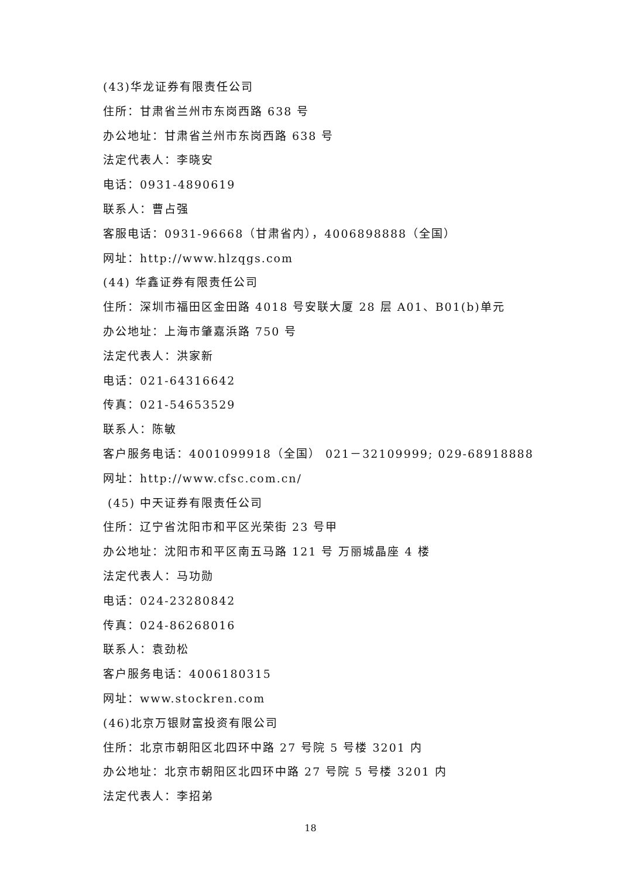(43)华龙证券有限责任公司
住所：甘肃省兰州市东岗西路 638 号
办公地址：甘肃省兰州市东岗西路 638 号
法定代表人：李晓安
电话：0931-4890619
联系人：曹占强
客服电话：0931-96668（甘肃省内），4006898888（全国）
网址：http://www.hlzqgs.com
(44) 华鑫证券有限责任公司
住所：深圳市福田区金田路 4018 号安联大厦 28 层 A01、B01(b)单元
办公地址：上海市肇嘉浜路 750 号
法定代表人：洪家新
电话：021-64316642
传真：021-54653529
联系人：陈敏
客户服务电话：4001099918（全国） 021－32109999; 029-68918888
网址：http://www.cfsc.com.cn/
(45) 中天证券有限责任公司
住所：辽宁省沈阳市和平区光荣街 23 号甲
办公地址：沈阳市和平区南五马路 121 号 万丽城晶座 4 楼
法定代表人：马功勋
电话：024-23280842
传真：024-86268016
联系人：袁劲松
客户服务电话：4006180315
网址：www.stockren.com
(46)北京万银财富投资有限公司
住所：北京市朝阳区北四环中路 27 号院 5 号楼 3201 内
办公地址：北京市朝阳区北四环中路 27 号院 5 号楼 3201 内
法定代表人：李招弟
18